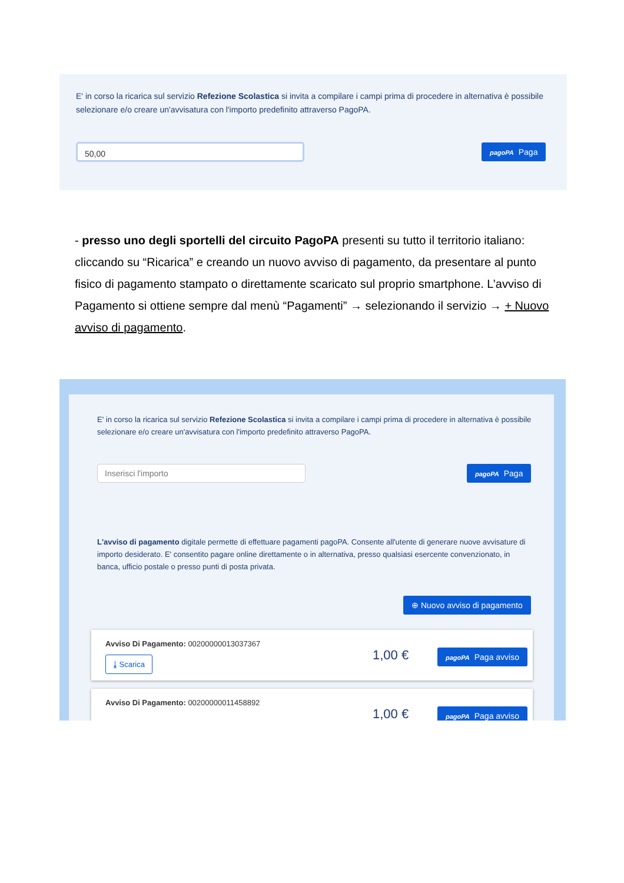E' in corso la ricarica sul servizio Refezione Scolastica si invita a compilare i campi prima di procedere in alternativa è possibile selezionare e/o creare un'avvisatura con l'importo predefinito attraverso PagoPA.
50,00 pagoPA Paga
- presso uno degli sportelli del circuito PagoPA presenti su tutto il territorio italiano: cliccando su “Ricarica” e creando un nuovo avviso di pagamento, da presentare al punto fisico di pagamento stampato o direttamente scaricato sul proprio smartphone. L’avviso di Pagamento si ottiene sempre dal menù “Pagamenti” → selezionando il servizio → + Nuovo avviso di pagamento.
E' in corso la ricarica sul servizio Refezione Scolastica si invita a compilare i campi prima di procedere in alternativa è possibile selezionare e/o creare un'avvisatura con l'importo predefinito attraverso PagoPA.
Inserisci l'importo pagoPA Paga
L'avviso di pagamento digitale permette di effettuare pagamenti pagoPA. Consente all'utente di generare nuove avvisature di importo desiderato. E' consentito pagare online direttamente o in alternativa, presso qualsiasi esercente convenzionato, in banca, ufficio postale o presso punti di posta privata.
⊕ Nuovo avviso di pagamento
Avviso Di Pagamento: 00200000013037367
⤓ Scarica 1,00 € pagoPA Paga avviso
Avviso Di Pagamento: 00200000011458892
1,00 € pagoPA Paga avviso